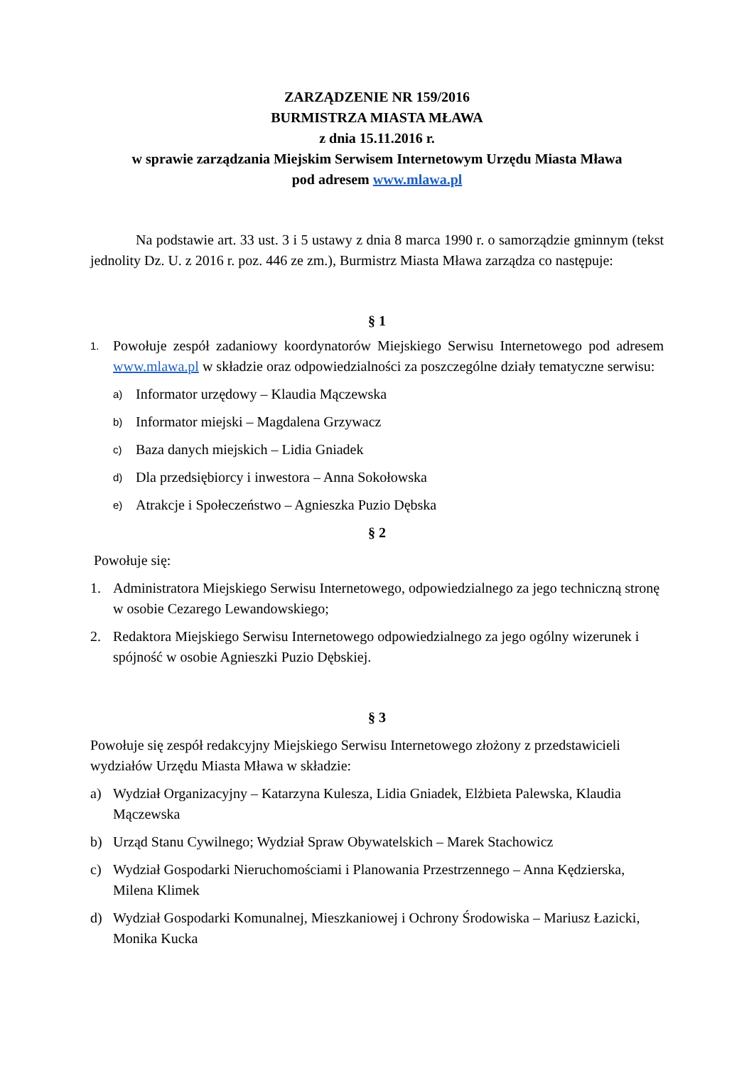ZARZĄDZENIE NR 159/2016
BURMISTRZA MIASTA MŁAWA
z dnia 15.11.2016 r.
w sprawie zarządzania Miejskim Serwisem Internetowym Urzędu Miasta Mława
pod adresem www.mlawa.pl
Na podstawie art. 33 ust. 3 i 5 ustawy z dnia 8 marca 1990 r. o samorządzie gminnym (tekst jednolity Dz. U. z 2016 r. poz. 446 ze zm.), Burmistrz Miasta Mława zarządza co następuje:
§ 1
1. Powołuje zespół zadaniowy koordynatorów Miejskiego Serwisu Internetowego pod adresem www.mlawa.pl w składzie oraz odpowiedzialności za poszczególne działy tematyczne serwisu:
a) Informator urzędowy – Klaudia Mączewska
b) Informator miejski – Magdalena Grzywacz
c) Baza danych miejskich – Lidia Gniadek
d) Dla przedsiębiorcy i inwestora – Anna Sokołowska
e) Atrakcje i Społeczeństwo – Agnieszka Puzio Dębska
§ 2
Powołuje się:
1. Administratora Miejskiego Serwisu Internetowego, odpowiedzialnego za jego techniczną stronę w osobie Cezarego Lewandowskiego;
2. Redaktora Miejskiego Serwisu Internetowego odpowiedzialnego za jego ogólny wizerunek i spójność w osobie Agnieszki Puzio Dębskiej.
§ 3
Powołuje się zespół redakcyjny Miejskiego Serwisu Internetowego złożony z przedstawicieli wydziałów Urzędu Miasta Mława w składzie:
a) Wydział Organizacyjny – Katarzyna Kulesza, Lidia Gniadek, Elżbieta Palewska, Klaudia Mączewska
b) Urząd Stanu Cywilnego; Wydział Spraw Obywatelskich – Marek Stachowicz
c) Wydział Gospodarki Nieruchomościami i Planowania Przestrzennego – Anna Kędzierska, Milena Klimek
d) Wydział Gospodarki Komunalnej, Mieszkaniowej i Ochrony Środowiska – Mariusz Łazicki, Monika Kucka